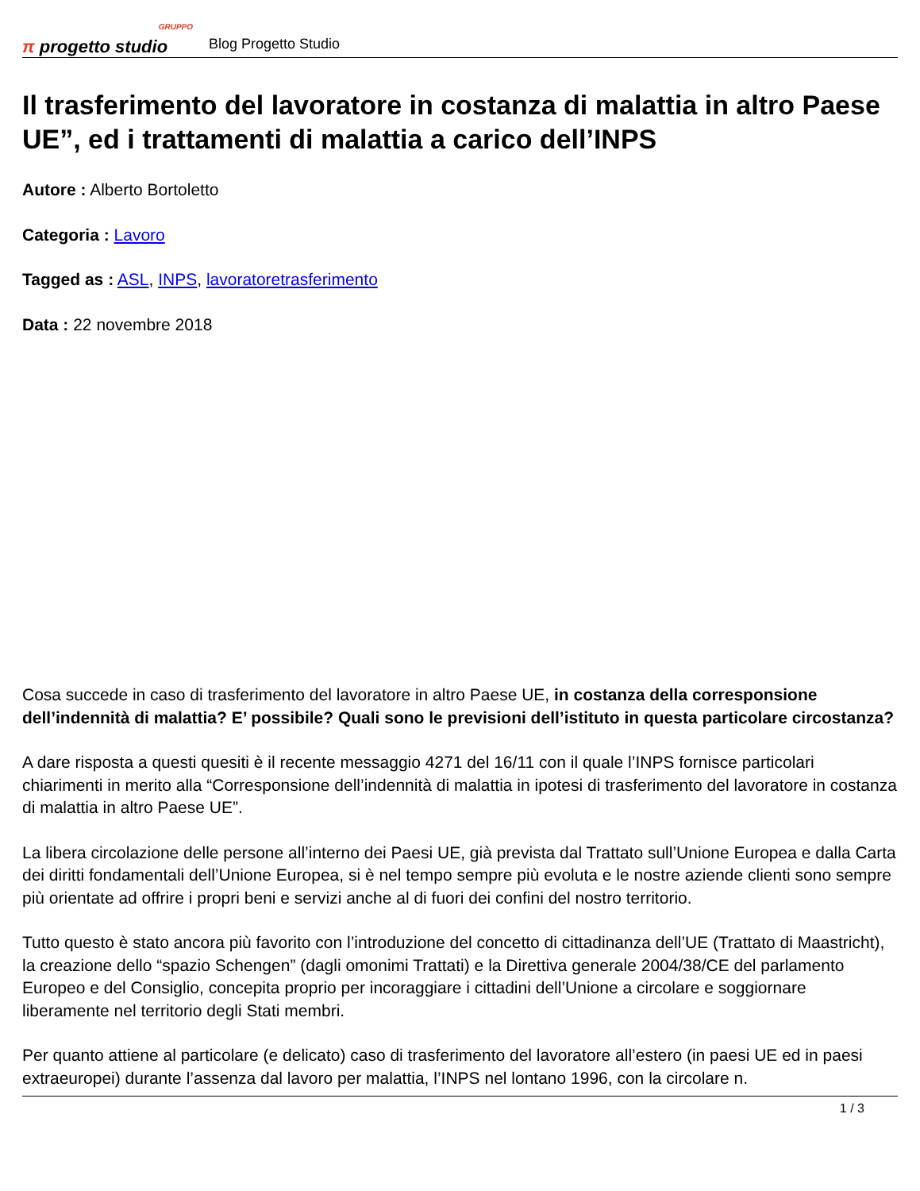GRUPPO
π progetto studio
Blog Progetto Studio
Il trasferimento del lavoratore in costanza di malattia in altro Paese UE”, ed i trattamenti di malattia a carico dell’INPS
Autore : Alberto Bortoletto
Categoria : Lavoro
Tagged as : ASL, INPS, lavoratoretrasferimento
Data : 22 novembre 2018
Cosa succede in caso di trasferimento del lavoratore in altro Paese UE, in costanza della corresponsione dell’indennità di malattia? E’ possibile? Quali sono le previsioni dell’istituto in questa particolare circostanza?
A dare risposta a questi quesiti è il recente messaggio 4271 del 16/11 con il quale l’INPS fornisce particolari chiarimenti in merito alla “Corresponsione dell’indennità di malattia in ipotesi di trasferimento del lavoratore in costanza di malattia in altro Paese UE”.
La libera circolazione delle persone all’interno dei Paesi UE, già prevista dal Trattato sull’Unione Europea e dalla Carta dei diritti fondamentali dell’Unione Europea, si è nel tempo sempre più evoluta e le nostre aziende clienti sono sempre più orientate ad offrire i propri beni e servizi anche al di fuori dei confini del nostro territorio.
Tutto questo è stato ancora più favorito con l’introduzione del concetto di cittadinanza dell’UE (Trattato di Maastricht), la creazione dello “spazio Schengen” (dagli omonimi Trattati) e la Direttiva generale 2004/38/CE del parlamento Europeo e del Consiglio, concepita proprio per incoraggiare i cittadini dell’Unione a circolare e soggiornare liberamente nel territorio degli Stati membri.
Per quanto attiene al particolare (e delicato) caso di trasferimento del lavoratore all’estero (in paesi UE ed in paesi extraeuropei) durante l’assenza dal lavoro per malattia, l’INPS nel lontano 1996, con la circolare n.
1 / 3